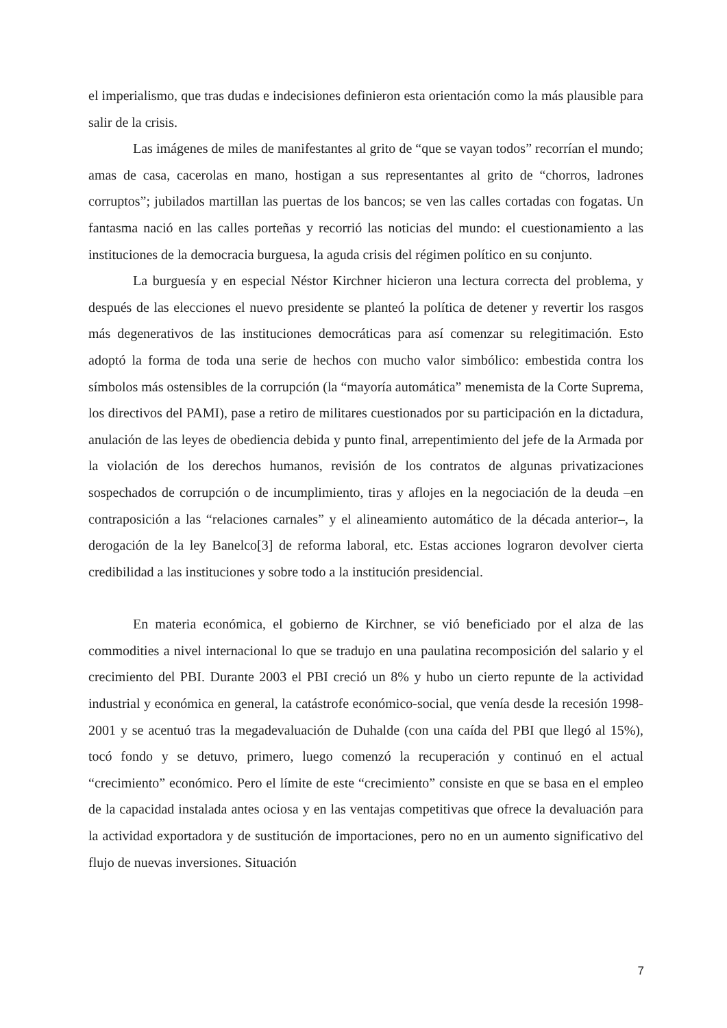el imperialismo, que tras dudas e indecisiones definieron esta orientación como la más plausible para salir de la crisis.
Las imágenes de miles de manifestantes al grito de “que se vayan todos” recorrían el mundo; amas de casa, cacerolas en mano, hostigan a sus representantes al grito de “chorros, ladrones corruptos”; jubilados martillan las puertas de los bancos; se ven las calles cortadas con fogatas. Un fantasma nació en las calles porteñas y recorrió las noticias del mundo: el cuestionamiento a las instituciones de la democracia burguesa, la aguda crisis del régimen político en su conjunto.
La burguesía y en especial Néstor Kirchner hicieron una lectura correcta del problema, y después de las elecciones el nuevo presidente se planteó la política de detener y revertir los rasgos más degenerativos de las instituciones democráticas para así comenzar su relegitimación. Esto adoptó la forma de toda una serie de hechos con mucho valor simbólico: embestida contra los símbolos más ostensibles de la corrupción (la “mayoría automática” menemista de la Corte Suprema, los directivos del PAMI), pase a retiro de militares cuestionados por su participación en la dictadura, anulación de las leyes de obediencia debida y punto final, arrepentimiento del jefe de la Armada por la violación de los derechos humanos, revisión de los contratos de algunas privatizaciones sospechados de corrupción o de incumplimiento, tiras y aflojes en la negociación de la deuda –en contraposición a las “relaciones carnales” y el alineamiento automático de la década anterior–, la derogación de la ley Banelco[3] de reforma laboral, etc. Estas acciones lograron devolver cierta credibilidad a las instituciones y sobre todo a la institución presidencial.
En materia económica, el gobierno de Kirchner, se vió beneficiado por el alza de las commodities a nivel internacional lo que se tradujo en una paulatina recomposición del salario y el crecimiento del PBI. Durante 2003 el PBI creció un 8% y hubo un cierto repunte de la actividad industrial y económica en general, la catástrofe económico-social, que venía desde la recesión 1998-2001 y se acentuó tras la megadevaluación de Duhalde (con una caída del PBI que llegó al 15%), tocó fondo y se detuvo, primero, luego comenzó la recuperación y continuó en el actual “crecimiento” económico. Pero el límite de este “crecimiento” consiste en que se basa en el empleo de la capacidad instalada antes ociosa y en las ventajas competitivas que ofrece la devaluación para la actividad exportadora y de sustitución de importaciones, pero no en un aumento significativo del flujo de nuevas inversiones. Situación
7